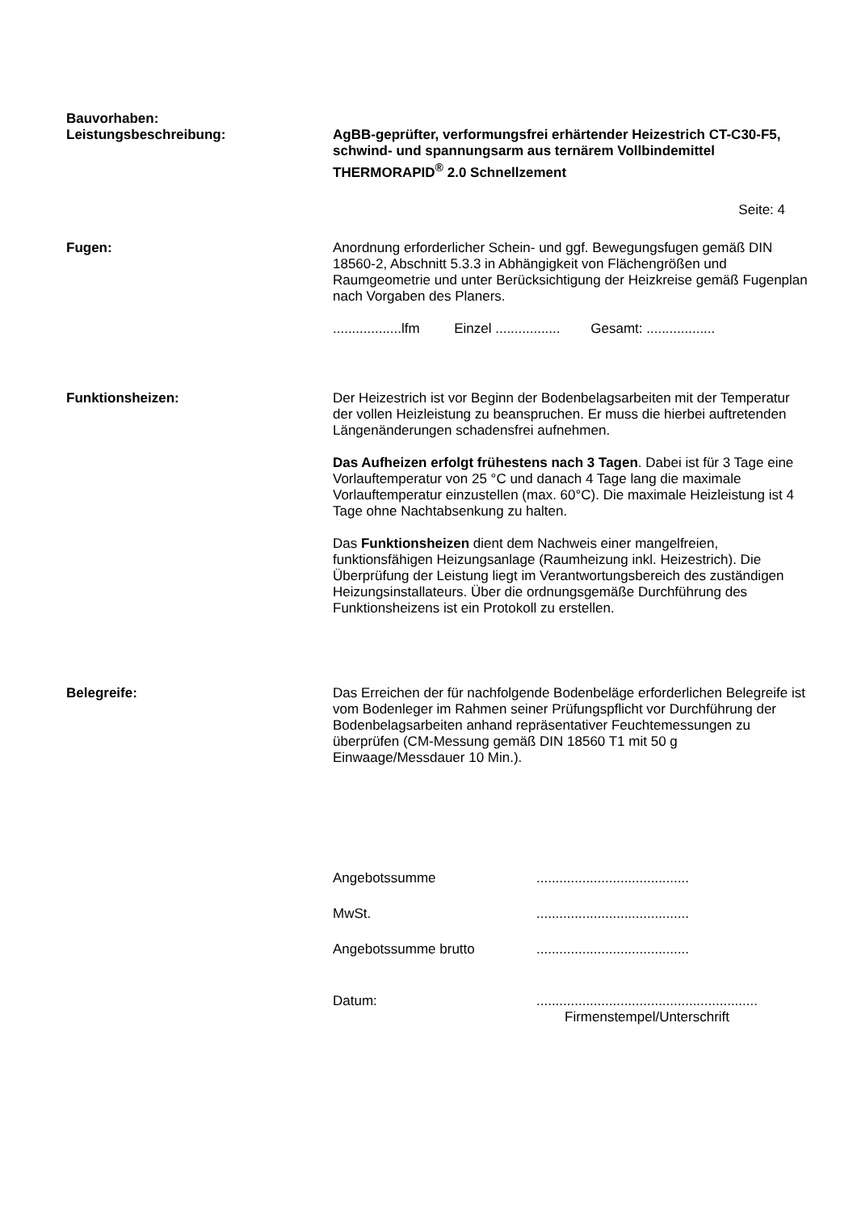Bauvorhaben:
Leistungsbeschreibung:
AgBB-geprüfter, verformungsfrei erhärtender Heizestrich CT-C30-F5, schwind- und spannungsarm aus ternärem Vollbindemittel THERMORAPID<sup>®</sup> 2.0 Schnellzement
Seite: 4
Fugen: Anordnung erforderlicher Schein- und ggf. Bewegungsfugen gemäß DIN 18560-2, Abschnitt 5.3.3 in Abhängigkeit von Flächengrößen und Raumgeometrie und unter Berücksichtigung der Heizkreise gemäß Fugenplan nach Vorgaben des Planers.
..................lfm Einzel ................. Gesamt: ..................
Funktionsheizen: Der Heizestrich ist vor Beginn der Bodenbelagsarbeiten mit der Temperatur der vollen Heizleistung zu beanspruchen. Er muss die hierbei auftretenden Längenänderungen schadensfrei aufnehmen.
Das Aufheizen erfolgt frühestens nach 3 Tagen. Dabei ist für 3 Tage eine Vorlauftemperatur von 25 °C und danach 4 Tage lang die maximale Vorlauftemperatur einzustellen (max. 60°C). Die maximale Heizleistung ist 4 Tage ohne Nachtabsenkung zu halten.
Das Funktionsheizen dient dem Nachweis einer mangelfreien, funktionsfähigen Heizungsanlage (Raumheizung inkl. Heizestrich). Die Überprüfung der Leistung liegt im Verantwortungsbereich des zuständigen Heizungsinstallateurs. Über die ordnungsgemäße Durchführung des Funktionsheizens ist ein Protokoll zu erstellen.
Belegreife: Das Erreichen der für nachfolgende Bodenbeläge erforderlichen Belegreife ist vom Bodenleger im Rahmen seiner Prüfungspflicht vor Durchführung der Bodenbelagsarbeiten anhand repräsentativer Feuchtemessungen zu überprüfen (CM-Messung gemäß DIN 18560 T1 mit 50 g Einwaage/Messdauer 10 Min.).
Angebotssumme........................................
MwSt.........................................
Angebotssumme brutto........................................
Datum:..........................................................
Firmenstempel/Unterschrift